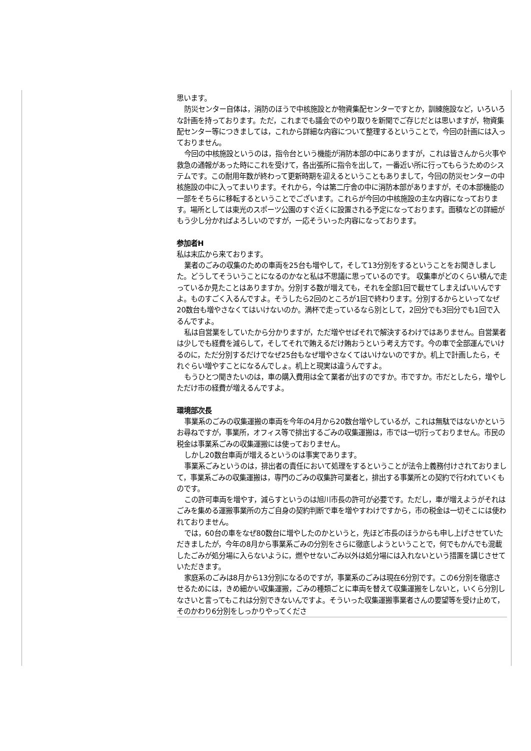思います。
防災センター自体は，消防のほうで中核施設とか物資集配センターですとか，訓練施設など，いろいろな計画を持っております。ただ，これまでも議会でのやり取りを新聞でご存じだとは思いますが，物資集配センター等につきましては，これから詳細な内容について整理するということで，今回の計画には入っておりません。
今回の中核施設というのは，指令台という機能が消防本部の中にありますが，これは皆さんから火事や救急の通報があった時にこれを受けて，各出張所に指令を出して，一番近い所に行ってもらうためのシステムです。この耐用年数が終わって更新時期を迎えるということもありまして，今回の防災センターの中核施設の中に入ってまいります。それから，今は第二庁舎の中に消防本部がありますが，その本部機能の一部をそちらに移転するということでございます。これらが今回の中核施設の主な内容になっております。場所としては東光のスポーツ公園のすぐ近くに設置される予定になっております。面積などの詳細がもう少し分かればよろしいのですが，一応そういった内容になっております。
参加者H
私は末広から来ております。
業者のごみの収集のための車両を25台も増やして，そして13分別をするということをお聞きしました。どうしてそういうことになるのかなと私は不思議に思っているのです。 収集車がどのくらい積んで走っているか見たことはありますか。分別する数が増えても，それを全部1回で載せてしまえばいいんですよ。ものすごく入るんですよ。そうしたら2回のところが1回で終わります。分別するからといってなぜ20数台も増やさなくてはいけないのか。満杯で走っているなら別として，2回分でも3回分でも1回で入るんですよ。
私は自営業をしていたから分かりますが，ただ増やせばそれで解決するわけではありません。自営業者は少しでも経費を減らして，そしてそれで賄えるだけ賄おうという考え方です。今の車で全部運んでいけるのに，ただ分別するだけでなぜ25台もなぜ増やさなくてはいけないのですか。机上で計画したら，それぐらい増やすことになるんでしょ。机上と現実は違うんですよ。
もうひとつ聞きたいのは，車の購入費用は全て業者が出すのですか。市ですか。市だとしたら，増やしただけ市の経費が増えるんですよ。
環境部次長
事業系のごみの収集運搬の車両を今年の4月から20数台増やしているが，これは無駄ではないかというお尋ねですが，事業所，オフィス等で排出するごみの収集運搬は，市では一切行っておりません。市民の税金は事業系ごみの収集運搬には使っておりません。
しかし20数台車両が増えるというのは事実であります。
事業系ごみというのは，排出者の責任において処理をするということが法令上義務付けされておりまして，事業系ごみの収集運搬は，専門のごみの収集許可業者と，排出する事業所との契約で行われていくものです。
この許可車両を増やす，減らすというのは旭川市長の許可が必要です。ただし，車が増えようがそれはごみを集める運搬事業所の方ご自身の契約判断で車を増やすわけですから，市の税金は一切そこには使われておりません。
では，60台の車をなぜ80数台に増やしたのかというと，先ほど市長のほうからも申し上げさせていただきましたが，今年の8月から事業系ごみの分別をさらに徹底しようということで，何でもかんでも混載したごみが処分場に入らないように，燃やせないごみ以外は処分場には入れないという措置を講じさせていただきます。
家庭系のごみは8月から13分別になるのですが，事業系のごみは現在6分別です。この6分別を徹底させるためには，きめ細かい収集運搬，ごみの種類ごとに車両を替えて収集運搬をしないと，いくら分別しなさいと言ってもこれは分別できないんですよ。そういった収集運搬事業者さんの要望等を受け止めて，そのかわり6分別をしっかりやってくださ